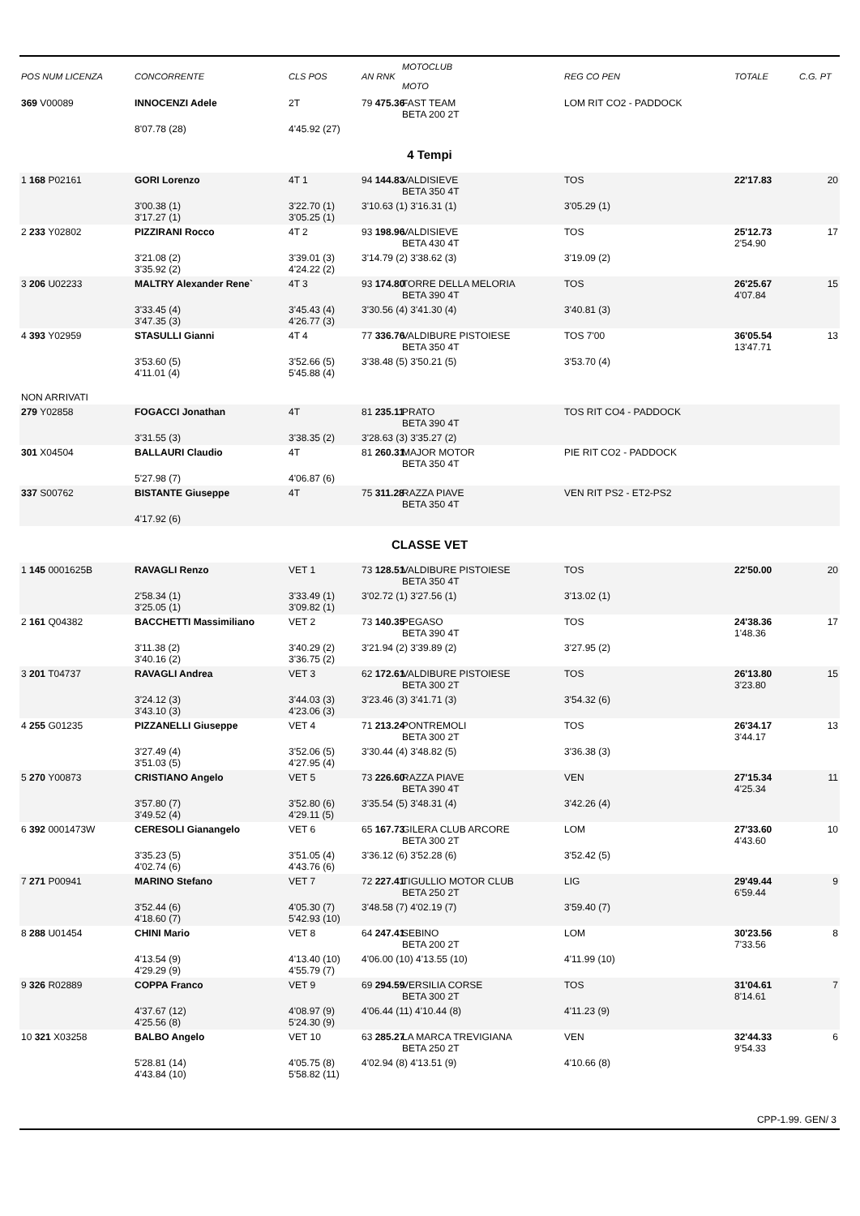| POS NUM LICENZA | CONCORRENTE | CLS POS | AN RNK | MOTOCLUB MOTO | REG CO PEN | TOTALE | C.G. PT |
| --- | --- | --- | --- | --- | --- | --- | --- |
| 369 V00089 | INNOCENZI Adele | 2T | 79 475.36 | FAST TEAM BETA 200 2T | LOM RIT CO2 - PADDOCK | | |
| | 8'07.78 (28) | 4'45.92 (27) | | | | | |
| 4 Tempi | | | | | | | |
| 1 168 P02161 | GORI Lorenzo | 4T 1 | 94 144.83 | VALDISIEVE BETA 350 4T | TOS | 22'17.83 | 20 |
| | 3'00.38 (1) 3'17.27 (1) | 3'22.70 (1) 3'05.25 (1) | 3'10.63 (1) 3'16.31 (1) | | 3'05.29 (1) | | |
| 2 233 Y02802 | PIZZIRANI Rocco | 4T 2 | 93 198.96 | VALDISIEVE BETA 430 4T | TOS | 25'12.73 2'54.90 | 17 |
| | 3'21.08 (2) 3'35.92 (2) | 3'39.01 (3) 4'24.22 (2) | 3'14.79 (2) 3'38.62 (3) | | 3'19.09 (2) | | |
| 3 206 U02233 | MALTRY Alexander Rene` | 4T 3 | 93 174.80 | TORRE DELLA MELORIA BETA 390 4T | TOS | 26'25.67 4'07.84 | 15 |
| | 3'33.45 (4) 3'47.35 (3) | 3'45.43 (4) 4'26.77 (3) | 3'30.56 (4) 3'41.30 (4) | | 3'40.81 (3) | | |
| 4 393 Y02959 | STASULLI Gianni | 4T 4 | 77 336.76 | VALDIBURE PISTOIESE BETA 350 4T | TOS 7'00 | 36'05.54 13'47.71 | 13 |
| | 3'53.60 (5) 4'11.01 (4) | 3'52.66 (5) 5'45.88 (4) | 3'38.48 (5) 3'50.21 (5) | | 3'53.70 (4) | | |
| NON ARRIVATI | | | | | | | |
| 279 Y02858 | FOGACCI Jonathan | 4T | 81 235.11 | PRATO BETA 390 4T | TOS RIT CO4 - PADDOCK | | |
| | 3'31.55 (3) | 3'38.35 (2) | 3'28.63 (3) 3'35.27 (2) | | | | |
| 301 X04504 | BALLAURI Claudio | 4T | 81 260.31 | MAJOR MOTOR BETA 350 4T | PIE RIT CO2 - PADDOCK | | |
| | 5'27.98 (7) | 4'06.87 (6) | | | | | |
| 337 S00762 | BISTANTE Giuseppe | 4T | 75 311.28 | RAZZA PIAVE BETA 350 4T | VEN RIT PS2 - ET2-PS2 | | |
| | 4'17.92 (6) | | | | | | |
| CLASSE VET | | | | | | | |
| 1 145 0001625B | RAVAGLI Renzo | VET 1 | 73 128.51 | VALDIBURE PISTOIESE BETA 350 4T | TOS | 22'50.00 | 20 |
| | 2'58.34 (1) 3'25.05 (1) | 3'33.49 (1) 3'09.82 (1) | 3'02.72 (1) 3'27.56 (1) | | 3'13.02 (1) | | |
| 2 161 Q04382 | BACCHETTI Massimiliano | VET 2 | 73 140.35 | PEGASO BETA 390 4T | TOS | 24'38.36 1'48.36 | 17 |
| | 3'11.38 (2) 3'40.16 (2) | 3'40.29 (2) 3'36.75 (2) | 3'21.94 (2) 3'39.89 (2) | | 3'27.95 (2) | | |
| 3 201 T04737 | RAVAGLI Andrea | VET 3 | 62 172.61 | VALDIBURE PISTOIESE BETA 300 2T | TOS | 26'13.80 3'23.80 | 15 |
| | 3'24.12 (3) 3'43.10 (3) | 3'44.03 (3) 4'23.06 (3) | 3'23.46 (3) 3'41.71 (3) | | 3'54.32 (6) | | |
| 4 255 G01235 | PIZZANELLI Giuseppe | VET 4 | 71 213.24 | PONTREMOLI BETA 300 2T | TOS | 26'34.17 3'44.17 | 13 |
| | 3'27.49 (4) 3'51.03 (5) | 3'52.06 (5) 4'27.95 (4) | 3'30.44 (4) 3'48.82 (5) | | 3'36.38 (3) | | |
| 5 270 Y00873 | CRISTIANO Angelo | VET 5 | 73 226.60 | RAZZA PIAVE BETA 390 4T | VEN | 27'15.34 4'25.34 | 11 |
| | 3'57.80 (7) 3'49.52 (4) | 3'52.80 (6) 4'29.11 (5) | 3'35.54 (5) 3'48.31 (4) | | 3'42.26 (4) | | |
| 6 392 0001473W | CERESOLI Gianangelo | VET 6 | 65 167.73 | GILERA CLUB ARCORE BETA 300 2T | LOM | 27'33.60 4'43.60 | 10 |
| | 3'35.23 (5) 4'02.74 (6) | 3'51.05 (4) 4'43.76 (6) | 3'36.12 (6) 3'52.28 (6) | | 3'52.42 (5) | | |
| 7 271 P00941 | MARINO Stefano | VET 7 | 72 227.41 | TIGULLIO MOTOR CLUB BETA 250 2T | LIG | 29'49.44 6'59.44 | 9 |
| | 3'52.44 (6) 4'18.60 (7) | 4'05.30 (7) 5'42.93 (10) | 3'48.58 (7) 4'02.19 (7) | | 3'59.40 (7) | | |
| 8 288 U01454 | CHINI Mario | VET 8 | 64 247.41 | SEBINO BETA 200 2T | LOM | 30'23.56 7'33.56 | 8 |
| | 4'13.54 (9) 4'29.29 (9) | 4'13.40 (10) 4'55.79 (7) | 4'06.00 (10) 4'13.55 (10) | | 4'11.99 (10) | | |
| 9 326 R02889 | COPPA Franco | VET 9 | 69 294.59 | VERSILIA CORSE BETA 300 2T | TOS | 31'04.61 8'14.61 | 7 |
| | 4'37.67 (12) 4'25.56 (8) | 4'08.97 (9) 5'24.30 (9) | 4'06.44 (11) 4'10.44 (8) | | 4'11.23 (9) | | |
| 10 321 X03258 | BALBO Angelo | VET 10 | 63 285.27 | LA MARCA TREVIGIANA BETA 250 2T | VEN | 32'44.33 9'54.33 | 6 |
| | 5'28.81 (14) 4'43.84 (10) | 4'05.75 (8) 5'58.82 (11) | 4'02.94 (8) 4'13.51 (9) | | 4'10.66 (8) | | |
CPP-1.99. GEN/ 3